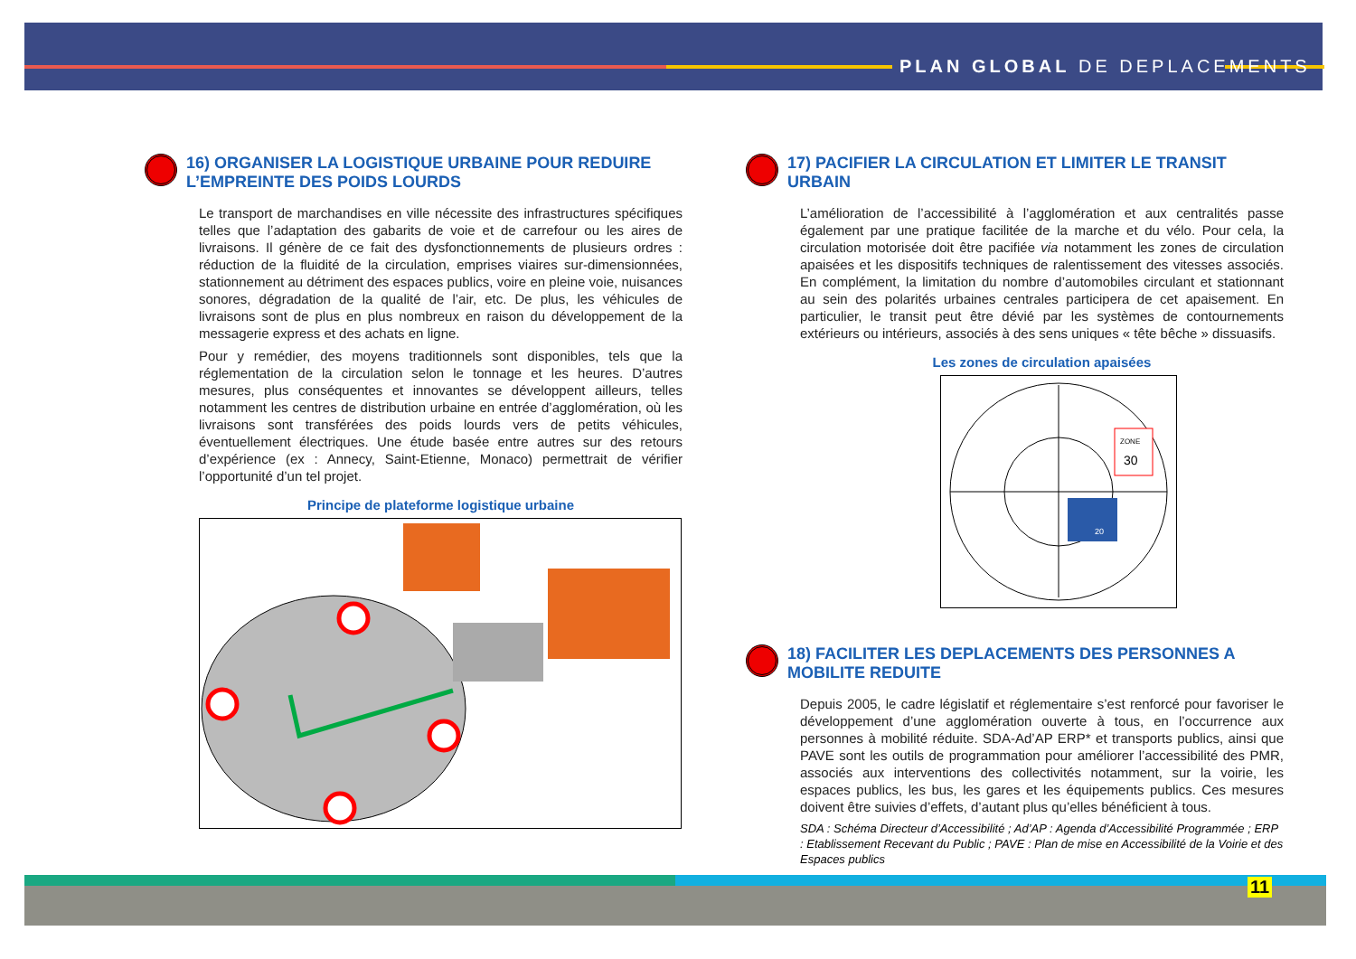PLAN GLOBAL DE DEPLACEMENTS
16) ORGANISER LA LOGISTIQUE URBAINE POUR REDUIRE L’EMPREINTE DES POIDS LOURDS
Le transport de marchandises en ville nécessite des infrastructures spécifiques telles que l’adaptation des gabarits de voie et de carrefour ou les aires de livraisons. Il génère de ce fait des dysfonctionnements de plusieurs ordres : réduction de la fluidité de la circulation, emprises viaires sur-dimensionnées, stationnement au détriment des espaces publics, voire en pleine voie, nuisances sonores, dégradation de la qualité de l’air, etc. De plus, les véhicules de livraisons sont de plus en plus nombreux en raison du développement de la messagerie express et des achats en ligne.
Pour y remédier, des moyens traditionnels sont disponibles, tels que la réglementation de la circulation selon le tonnage et les heures. D’autres mesures, plus conséquentes et innovantes se développent ailleurs, telles notamment les centres de distribution urbaine en entrée d’agglomération, où les livraisons sont transférées des poids lourds vers de petits véhicules, éventuellement électriques. Une étude basée entre autres sur des retours d’expérience (ex : Annecy, Saint-Etienne, Monaco) permettrait de vérifier l’opportunité d’un tel projet.
Principe de plateforme logistique urbaine
17) PACIFIER LA CIRCULATION ET LIMITER LE TRANSIT URBAIN
L’amélioration de l’accessibilité à l’agglomération et aux centralités passe également par une pratique facilitée de la marche et du vélo. Pour cela, la circulation motorisée doit être pacifiée via notamment les zones de circulation apaisées et les dispositifs techniques de ralentissement des vitesses associés. En complément, la limitation du nombre d’automobiles circulant et stationnant au sein des polarités urbaines centrales participera de cet apaisement. En particulier, le transit peut être dévié par les systèmes de contournements extérieurs ou intérieurs, associés à des sens uniques « tête bêche » dissuasifs.
Les zones de circulation apaisées
ZONE
30
20
18) FACILITER LES DEPLACEMENTS DES PERSONNES A MOBILITE REDUITE
Depuis 2005, le cadre législatif et réglementaire s’est renforcé pour favoriser le développement d’une agglomération ouverte à tous, en l’occurrence aux personnes à mobilité réduite. SDA-Ad’AP ERP* et transports publics, ainsi que PAVE sont les outils de programmation pour améliorer l’accessibilité des PMR, associés aux interventions des collectivités notamment, sur la voirie, les espaces publics, les bus, les gares et les équipements publics. Ces mesures doivent être suivies d’effets, d’autant plus qu’elles bénéficient à tous.
SDA : Schéma Directeur d’Accessibilité ; Ad’AP : Agenda d’Accessibilité Programmée ; ERP : Etablissement Recevant du Public ; PAVE : Plan de mise en Accessibilité de la Voirie et des Espaces publics
11